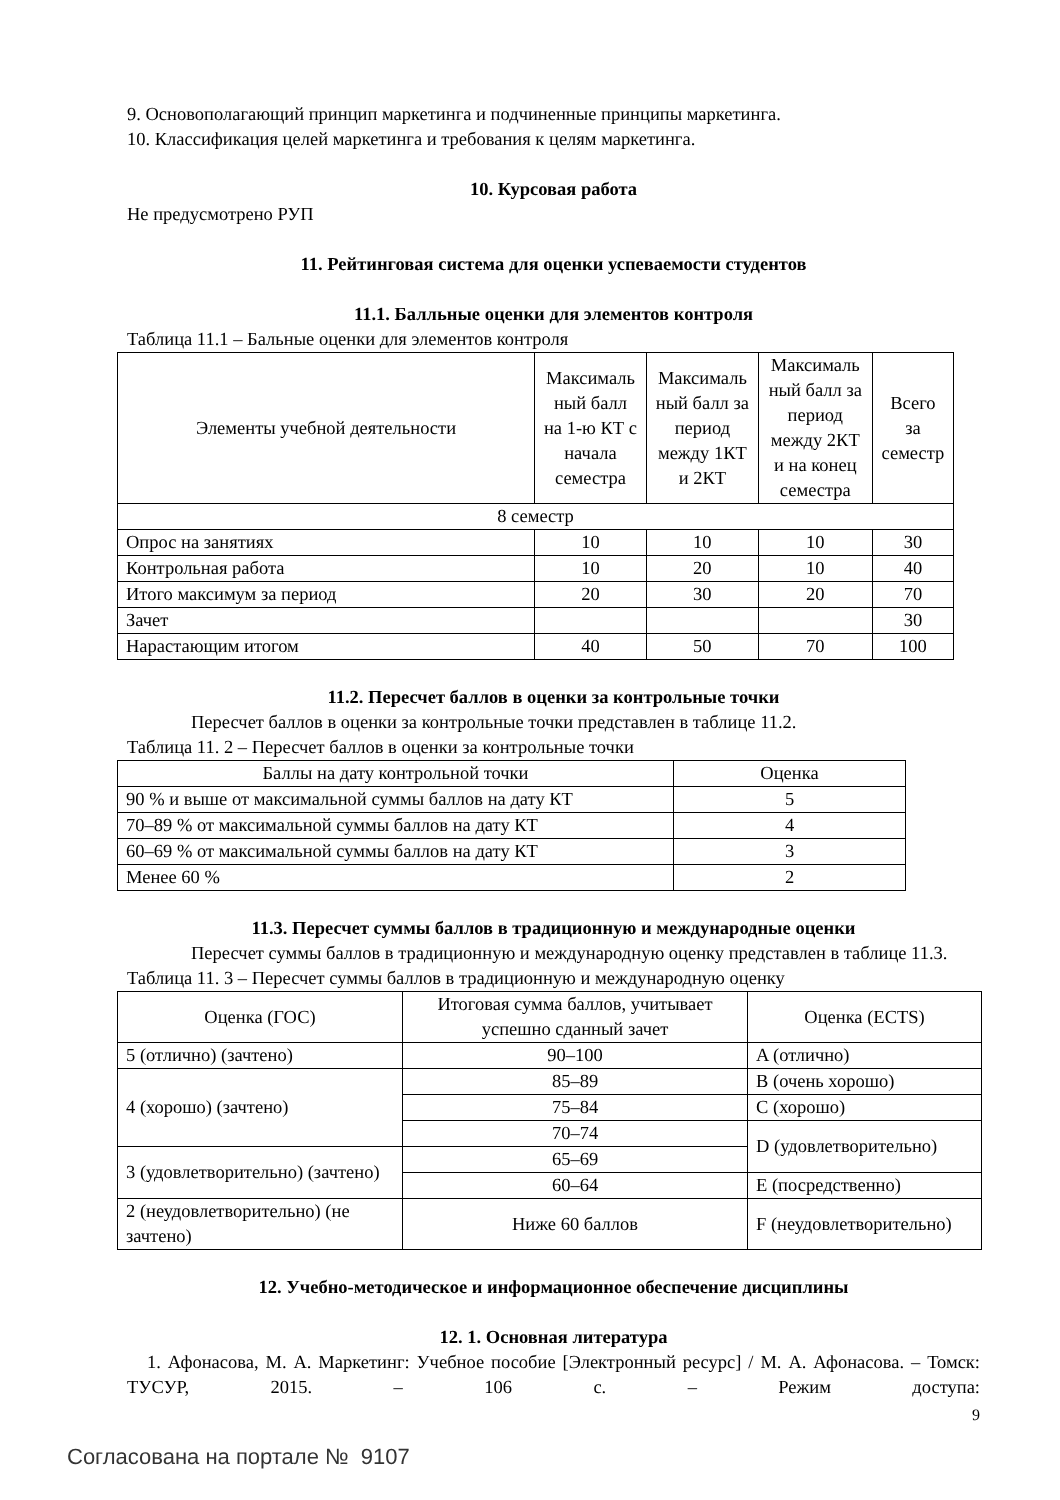9. Основополагающий принцип маркетинга и подчиненные принципы маркетинга.
10. Классификация целей маркетинга и требования к целям маркетинга.
10. Курсовая работа
Не предусмотрено РУП
11. Рейтинговая система для оценки успеваемости студентов
11.1. Балльные оценки для элементов контроля
Таблица 11.1 – Бальные оценки для элементов контроля
| Элементы учебной деятельности | Максималь ный балл на 1-ю КТ с начала семестра | Максималь ный балл за период между 1КТ и 2КТ | Максималь ный балл за период между 2КТ и на конец семестра | Всего за семестр |
| --- | --- | --- | --- | --- |
| 8 семестр | | | | |
| Опрос на занятиях | 10 | 10 | 10 | 30 |
| Контрольная работа | 10 | 20 | 10 | 40 |
| Итого максимум за период | 20 | 30 | 20 | 70 |
| Зачет | | | | 30 |
| Нарастающим итогом | 40 | 50 | 70 | 100 |
11.2. Пересчет баллов в оценки за контрольные точки
Пересчет баллов в оценки за контрольные точки представлен в таблице 11.2.
Таблица 11. 2 – Пересчет баллов в оценки за контрольные точки
| Баллы на дату контрольной точки | Оценка |
| --- | --- |
| 90 % и выше от максимальной суммы баллов на дату КТ | 5 |
| 70–89 % от максимальной суммы баллов на дату КТ | 4 |
| 60–69 % от максимальной суммы баллов на дату КТ | 3 |
| Менее 60 % | 2 |
11.3. Пересчет суммы баллов в традиционную и международные оценки
Пересчет суммы баллов в традиционную и международную оценку представлен в таблице 11.3.
Таблица 11. 3 – Пересчет суммы баллов в традиционную и международную оценку
| Оценка (ГОС) | Итоговая сумма баллов, учитывает успешно сданный зачет | Оценка (ECTS) |
| --- | --- | --- |
| 5 (отлично) (зачтено) | 90–100 | A (отлично) |
| 4 (хорошо) (зачтено) | 85–89 | B (очень хорошо) |
| | 75–84 | C (хорошо) |
| | 70–74 | D (удовлетворительно) |
| 3 (удовлетворительно) (зачтено) | 65–69 | |
| | 60–64 | E (посредственно) |
| 2 (неудовлетворительно) (не зачтено) | Ниже 60 баллов | F (неудовлетворительно) |
12. Учебно-методическое и информационное обеспечение дисциплины
12. 1. Основная литература
1. Афонасова, М. А. Маркетинг: Учебное пособие [Электронный ресурс] / М. А. Афонасова. – Томск: ТУСУР, 2015. – 106 с. – Режим доступа:
9
Согласована на портале № 9107